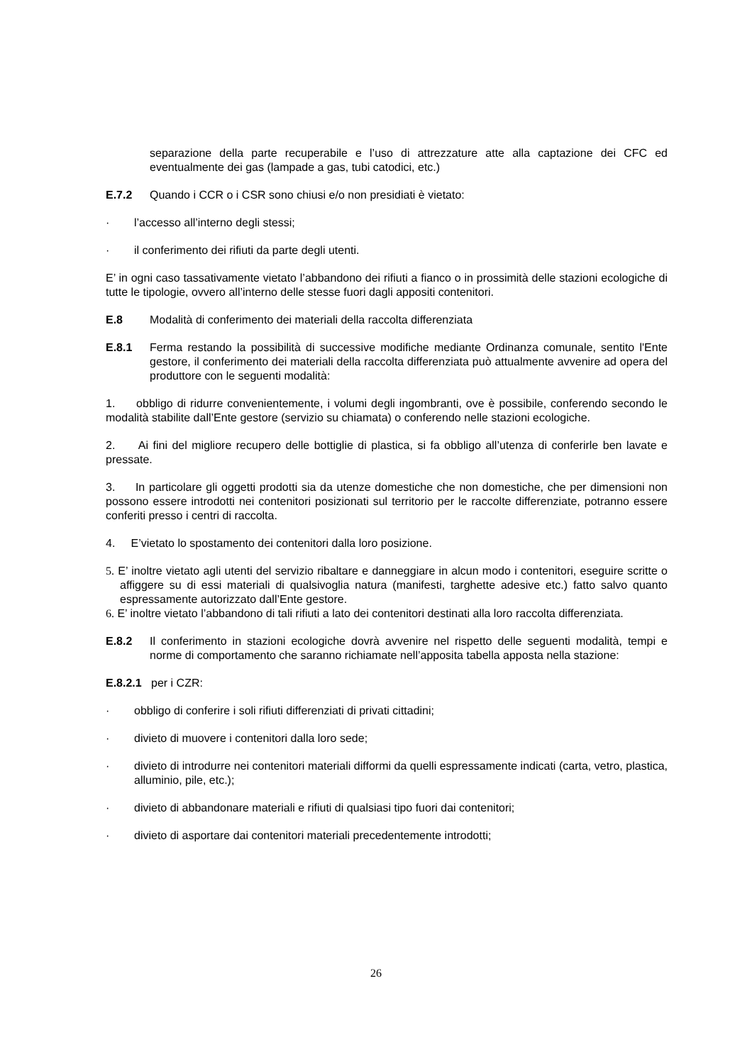separazione della parte recuperabile e l’uso di attrezzature atte alla captazione dei CFC ed eventualmente dei gas (lampade a gas, tubi catodici, etc.)
E.7.2 Quando i CCR o i CSR sono chiusi e/o non presidiati è vietato:
· l’accesso all’interno degli stessi;
· il conferimento dei rifiuti da parte degli utenti.
E’ in ogni caso tassativamente vietato l’abbandono dei rifiuti a fianco o in prossimità delle stazioni ecologiche di tutte le tipologie, ovvero all’interno delle stesse fuori dagli appositi contenitori.
E.8 Modalità di conferimento dei materiali della raccolta differenziata
E.8.1 Ferma restando la possibilità di successive modifiche mediante Ordinanza comunale, sentito l'Ente gestore, il conferimento dei materiali della raccolta differenziata può attualmente avvenire ad opera del produttore con le seguenti modalità:
1. obbligo di ridurre convenientemente, i volumi degli ingombranti, ove è possibile, conferendo secondo le modalità stabilite dall’Ente gestore (servizio su chiamata) o conferendo nelle stazioni ecologiche.
2. Ai fini del migliore recupero delle bottiglie di plastica, si fa obbligo all’utenza di conferirle ben lavate e pressate.
3. In particolare gli oggetti prodotti sia da utenze domestiche che non domestiche, che per dimensioni non possono essere introdotti nei contenitori posizionati sul territorio per le raccolte differenziate, potranno essere conferiti presso i centri di raccolta.
4. E’vietato lo spostamento dei contenitori dalla loro posizione.
5. E’ inoltre vietato agli utenti del servizio ribaltare e danneggiare in alcun modo i contenitori, eseguire scritte o affiggere su di essi materiali di qualsivoglia natura (manifesti, targhette adesive etc.) fatto salvo quanto espressamente autorizzato dall’Ente gestore.
6. E’ inoltre vietato l’abbandono di tali rifiuti a lato dei contenitori destinati alla loro raccolta differenziata.
E.8.2 Il conferimento in stazioni ecologiche dovrà avvenire nel rispetto delle seguenti modalità, tempi e norme di comportamento che saranno richiamate nell’apposita tabella apposta nella stazione:
E.8.2.1 per i CZR:
· obbligo di conferire i soli rifiuti differenziati di privati cittadini;
· divieto di muovere i contenitori dalla loro sede;
· divieto di introdurre nei contenitori materiali difformi da quelli espressamente indicati (carta, vetro, plastica, alluminio, pile, etc.);
· divieto di abbandonare materiali e rifiuti di qualsiasi tipo fuori dai contenitori;
· divieto di asportare dai contenitori materiali precedentemente introdotti;
26